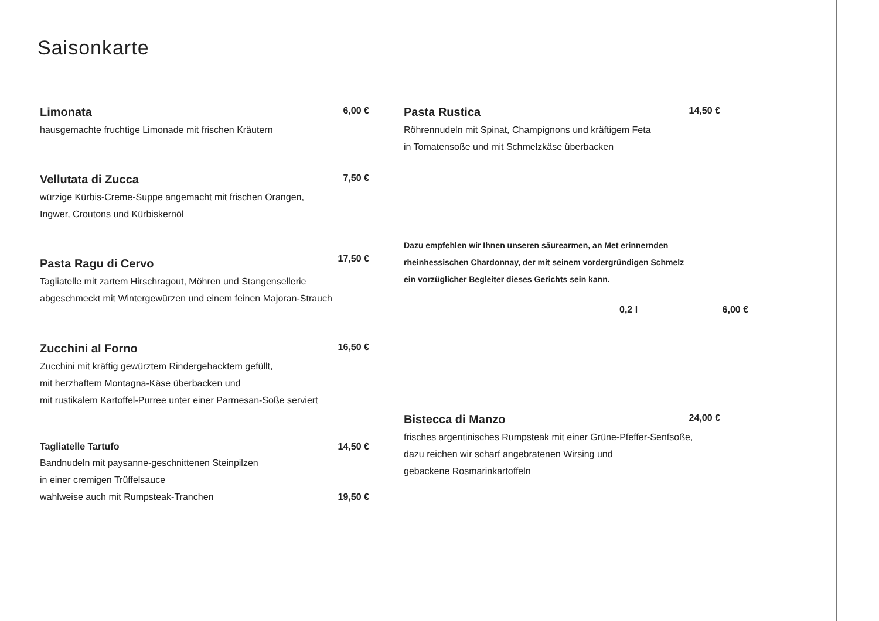Saisonkarte
Limonata
6,00 €
hausgemachte fruchtige Limonade mit frischen Kräutern
Vellutata di Zucca
7,50 €
würzige Kürbis-Creme-Suppe angemacht mit frischen Orangen,
Ingwer, Croutons und Kürbiskernöl
Pasta Ragu di Cervo
17,50 €
Tagliatelle mit zartem Hirschragout, Möhren und Stangensellerie
abgeschmeckt mit Wintergewürzen und einem feinen Majoran-Strauch
Zucchini al Forno
16,50 €
Zucchini mit kräftig gewürztem Rindergehacktem gefüllt,
mit herzhaftem Montagna-Käse überbacken und
mit rustikalem Kartoffel-Purree unter einer Parmesan-Soße serviert
Tagliatelle Tartufo
14,50 €
Bandnudeln mit paysanne-geschnittenen Steinpilzen
in einer cremigen Trüffelsauce
wahlweise auch mit Rumpsteak-Tranchen 19,50 €
Pasta Rustica
14,50 €
Röhrennudeln mit Spinat, Champignons und kräftigem Feta
in Tomatensoße und mit Schmelzkäse überbacken
Dazu empfehlen wir Ihnen unseren säurearmen, an Met erinnernden
rheinhessischen Chardonnay, der mit seinem vordergründigen Schmelz
ein vorzüglicher Begleiter dieses Gerichts sein kann.
0,2 l 6,00 €
Bistecca di Manzo
24,00 €
frisches argentinisches Rumpsteak mit einer Grüne-Pfeffer-Senfsoße,
dazu reichen wir scharf angebratenen Wirsing und
gebackene Rosmarinkartoffeln